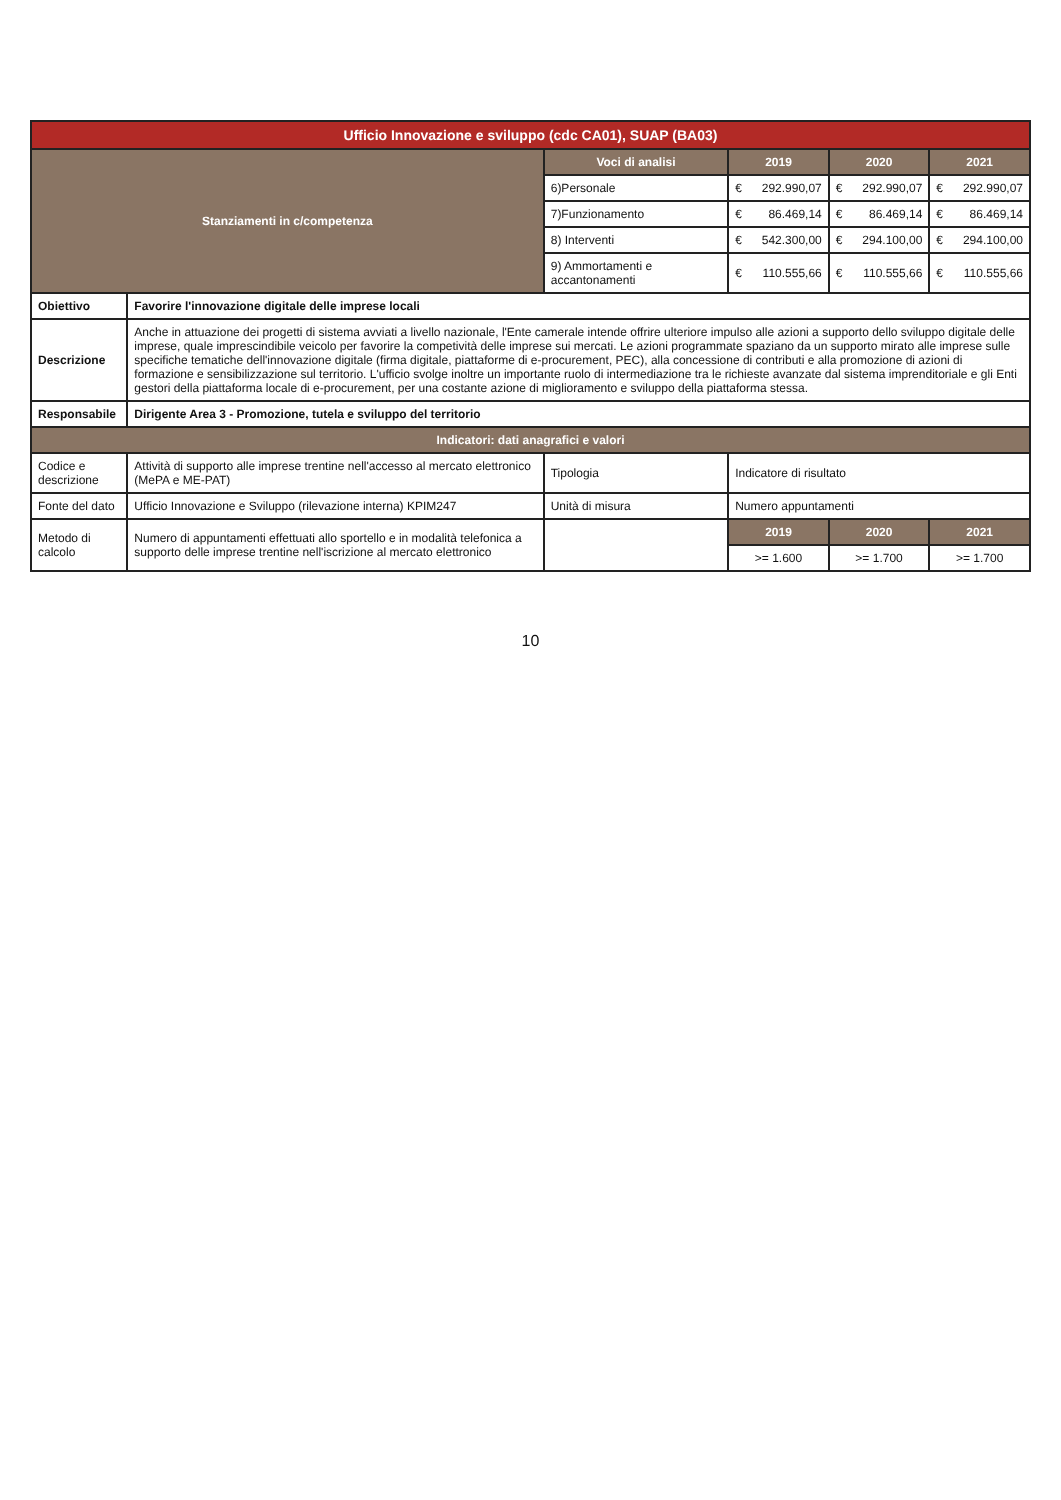| Ufficio Innovazione e sviluppo (cdc CA01), SUAP (BA03) | | | | | |
| Stanziamenti in c/competenza | | Voci di analisi | 2019 | 2020 | 2021 |
| | | 6)Personale | € 292.990,07 | € 292.990,07 | € 292.990,07 |
| | | 7)Funzionamento | € 86.469,14 | € 86.469,14 | € 86.469,14 |
| | | 8) Interventi | € 542.300,00 | € 294.100,00 | € 294.100,00 |
| | | 9) Ammortamenti e accantonamenti | € 110.555,66 | € 110.555,66 | € 110.555,66 |
| Obiettivo | Favorire l'innovazione digitale delle imprese locali | | | | |
| Descrizione | Anche in attuazione dei progetti di sistema avviati a livello nazionale, l'Ente camerale intende offrire ulteriore impulso alle azioni a supporto dello sviluppo digitale delle imprese, quale imprescindibile veicolo per favorire la competività delle imprese sui mercati. Le azioni programmate spaziano da un supporto mirato alle imprese sulle specifiche tematiche dell'innovazione digitale (firma digitale, piattaforme di e-procurement, PEC), alla concessione di contributi e alla promozione di azioni di formazione e sensibilizzazione sul territorio. L'ufficio svolge inoltre un importante ruolo di intermediazione tra le richieste avanzate dal sistema imprenditoriale e gli Enti gestori della piattaforma locale di e-procurement, per una costante azione di miglioramento e sviluppo della piattaforma stessa. | | | | |
| Responsabile | Dirigente Area 3 - Promozione, tutela e sviluppo del territorio | | | | |
| Indicatori: dati anagrafici e valori | | | | | |
| Codice e descrizione | Attività di supporto alle imprese trentine nell'accesso al mercato elettronico (MePA e ME-PAT) | Tipologia | Indicatore di risultato | | |
| Fonte del dato | Ufficio Innovazione e Sviluppo (rilevazione interna) KPIM247 | Unità di misura | Numero appuntamenti | | |
| Metodo di calcolo | Numero di appuntamenti effettuati allo sportello e in modalità telefonica a supporto delle imprese trentine nell'iscrizione al mercato elettronico | | 2019 | 2020 | 2021 |
| | | | >= 1.600 | >= 1.700 | >= 1.700 |
10